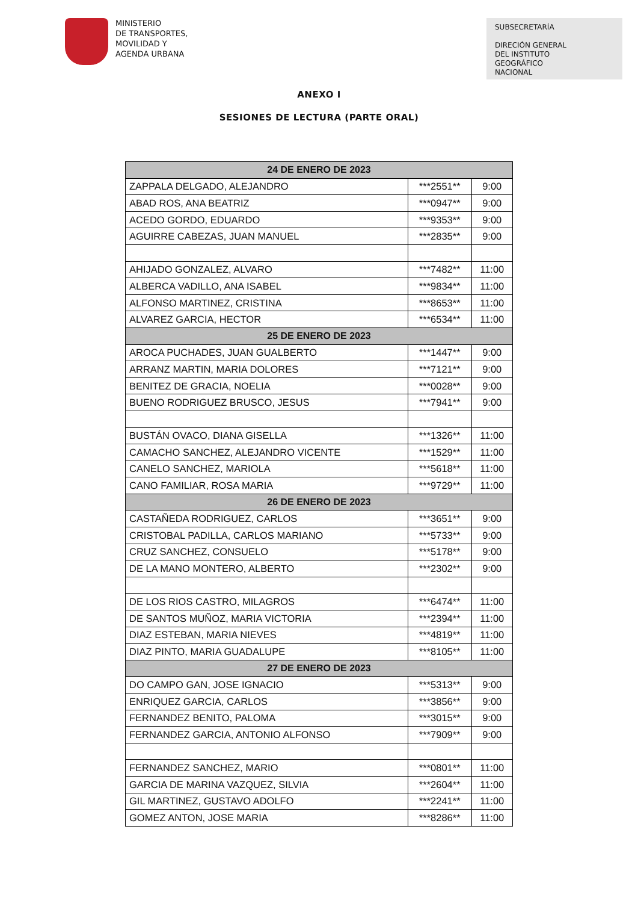MINISTERIO
DE TRANSPORTES,
MOVILIDAD Y
AGENDA URBANA
SUBSECRETARÍA
DIRECIÓN GENERAL
DEL INSTITUTO
GEOGRÁFICO
NACIONAL
ANEXO I
SESIONES DE LECTURA (PARTE ORAL)
| 24 DE ENERO DE 2023 | | |
| --- | --- | --- |
| ZAPPALA DELGADO, ALEJANDRO | ***2551** | 9:00 |
| ABAD ROS, ANA BEATRIZ | ***0947** | 9:00 |
| ACEDO GORDO, EDUARDO | ***9353** | 9:00 |
| AGUIRRE CABEZAS, JUAN MANUEL | ***2835** | 9:00 |
| AHIJADO GONZALEZ, ALVARO | ***7482** | 11:00 |
| ALBERCA VADILLO, ANA ISABEL | ***9834** | 11:00 |
| ALFONSO MARTINEZ, CRISTINA | ***8653** | 11:00 |
| ALVAREZ GARCIA, HECTOR | ***6534** | 11:00 |
| 25 DE ENERO DE 2023 | | |
| AROCA PUCHADES, JUAN GUALBERTO | ***1447** | 9:00 |
| ARRANZ MARTIN, MARIA DOLORES | ***7121** | 9:00 |
| BENITEZ DE GRACIA, NOELIA | ***0028** | 9:00 |
| BUENO RODRIGUEZ BRUSCO, JESUS | ***7941** | 9:00 |
| BUSTÁN OVACO, DIANA GISELLA | ***1326** | 11:00 |
| CAMACHO SANCHEZ, ALEJANDRO VICENTE | ***1529** | 11:00 |
| CANELO SANCHEZ, MARIOLA | ***5618** | 11:00 |
| CANO FAMILIAR, ROSA MARIA | ***9729** | 11:00 |
| 26 DE ENERO DE 2023 | | |
| CASTAÑEDA RODRIGUEZ, CARLOS | ***3651** | 9:00 |
| CRISTOBAL PADILLA, CARLOS MARIANO | ***5733** | 9:00 |
| CRUZ SANCHEZ, CONSUELO | ***5178** | 9:00 |
| DE LA MANO MONTERO, ALBERTO | ***2302** | 9:00 |
| DE LOS RIOS CASTRO, MILAGROS | ***6474** | 11:00 |
| DE SANTOS MUÑOZ, MARIA VICTORIA | ***2394** | 11:00 |
| DIAZ ESTEBAN, MARIA NIEVES | ***4819** | 11:00 |
| DIAZ PINTO, MARIA GUADALUPE | ***8105** | 11:00 |
| 27 DE ENERO DE 2023 | | |
| DO CAMPO GAN, JOSE IGNACIO | ***5313** | 9:00 |
| ENRIQUEZ GARCIA, CARLOS | ***3856** | 9:00 |
| FERNANDEZ BENITO, PALOMA | ***3015** | 9:00 |
| FERNANDEZ GARCIA, ANTONIO ALFONSO | ***7909** | 9:00 |
| FERNANDEZ SANCHEZ, MARIO | ***0801** | 11:00 |
| GARCIA DE MARINA VAZQUEZ, SILVIA | ***2604** | 11:00 |
| GIL MARTINEZ, GUSTAVO ADOLFO | ***2241** | 11:00 |
| GOMEZ ANTON, JOSE MARIA | ***8286** | 11:00 |